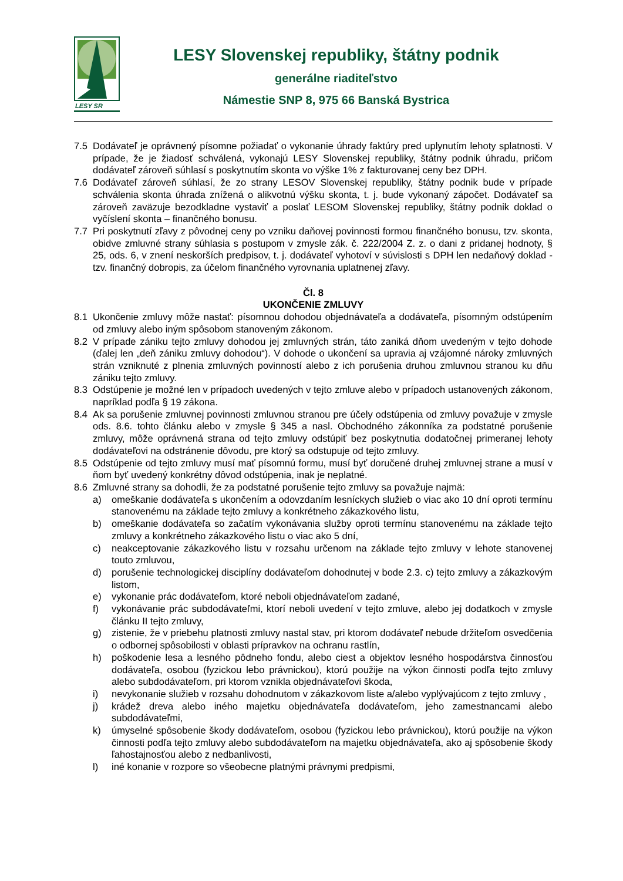LESY SR
LESY Slovenskej republiky, štátny podnik
generálne riaditeľstvo
Námestie SNP 8, 975 66 Banská Bystrica
7.5 Dodávateľ je oprávnený písomne požiadať o vykonanie úhrady faktúry pred uplynutím lehoty splatnosti. V prípade, že je žiadosť schválená, vykonajú LESY Slovenskej republiky, štátny podnik úhradu, pričom dodávateľ zároveň súhlasí s poskytnutím skonta vo výške 1% z fakturovanej ceny bez DPH.
7.6 Dodávateľ zároveň súhlasí, že zo strany LESOV Slovenskej republiky, štátny podnik bude v prípade schválenia skonta úhrada znížená o alikvotnú výšku skonta, t. j. bude vykonaný zápočet. Dodávateľ sa zároveň zaväzuje bezodkladne vystaviť a poslať LESOM Slovenskej republiky, štátny podnik doklad o vyčíslení skonta – finančného bonusu.
7.7 Pri poskytnutí zľavy z pôvodnej ceny po vzniku daňovej povinnosti formou finančného bonusu, tzv. skonta, obidve zmluvné strany súhlasia s postupom v zmysle zák. č. 222/2004 Z. z. o dani z pridanej hodnoty, § 25, ods. 6, v znení neskorších predpisov, t. j. dodávateľ vyhotoví v súvislosti s DPH len nedaňový doklad - tzv. finančný dobropis, za účelom finančného vyrovnania uplatnenej zľavy.
Čl. 8
UKONČENIE ZMLUVY
8.1 Ukončenie zmluvy môže nastať: písomnou dohodou objednávateľa a dodávateľa, písomným odstúpením od zmluvy alebo iným spôsobom stanoveným zákonom.
8.2 V prípade zániku tejto zmluvy dohodou jej zmluvných strán, táto zaniká dňom uvedeným v tejto dohode (ďalej len „deň zániku zmluvy dohodou“). V dohode o ukončení sa upravia aj vzájomné nároky zmluvných strán vzniknuté z plnenia zmluvných povinností alebo z ich porušenia druhou zmluvnou stranou ku dňu zániku tejto zmluvy.
8.3 Odstúpenie je možné len v prípadoch uvedených v tejto zmluve alebo v prípadoch ustanovených zákonom, napríklad podľa § 19 zákona.
8.4 Ak sa porušenie zmluvnej povinnosti zmluvnou stranou pre účely odstúpenia od zmluvy považuje v zmysle ods. 8.6. tohto článku alebo v zmysle § 345 a nasl. Obchodného zákonníka za podstatné porušenie zmluvy, môže oprávnená strana od tejto zmluvy odstúpiť bez poskytnutia dodatočnej primeranej lehoty dodávateľovi na odstránenie dôvodu, pre ktorý sa odstupuje od tejto zmluvy.
8.5 Odstúpenie od tejto zmluvy musí mať písomnú formu, musí byť doručené druhej zmluvnej strane a musí v ňom byť uvedený konkrétny dôvod odstúpenia, inak je neplatné.
8.6 Zmluvné strany sa dohodli, že za podstatné porušenie tejto zmluvy sa považuje najmä:
a) omeškanie dodávateľa s ukončením a odovzdaním lesníckych služieb o viac ako 10 dní oproti termínu stanovenému na základe tejto zmluvy a konkrétneho zákazkového listu,
b) omeškanie dodávateľa so začatím vykonávania služby oproti termínu stanovenému na základe tejto zmluvy a konkrétneho zákazkového listu o viac ako 5 dní,
c) neakceptovanie zákazkového listu v rozsahu určenom na základe tejto zmluvy v lehote stanovenej touto zmluvou,
d) porušenie technologickej disciplíny dodávateľom dohodnutej v bode 2.3. c) tejto zmluvy a zákazkovým listom,
e) vykonanie prác dodávateľom, ktoré neboli objednávateľom zadané,
f) vykonávanie prác subdodávateľmi, ktorí neboli uvedení v tejto zmluve, alebo jej dodatkoch v zmysle článku II tejto zmluvy,
g) zistenie, že v priebehu platnosti zmluvy nastal stav, pri ktorom dodávateľ nebude držiteľom osvedčenia o odbornej spôsobilosti v oblasti prípravkov na ochranu rastlín,
h) poškodenie lesa a lesného pôdneho fondu, alebo ciest a objektov lesného hospodárstva činnosťou dodávateľa, osobou (fyzickou lebo právnickou), ktorú použije na výkon činnosti podľa tejto zmluvy alebo subdodávateľom, pri ktorom vznikla objednávateľovi škoda,
i) nevykonanie služieb v rozsahu dohodnutom v zákazkovom liste a/alebo vyplývajúcom z tejto zmluvy ,
j) krádež dreva alebo iného majetku objednávateľa dodávateľom, jeho zamestnancami alebo subdodávateľmi,
k) úmyselné spôsobenie škody dodávateľom, osobou (fyzickou lebo právnickou), ktorú použije na výkon činnosti podľa tejto zmluvy alebo subdodávateľom na majetku objednávateľa, ako aj spôsobenie škody ľahostajnosťou alebo z nedbanlivosti,
l) iné konanie v rozpore so všeobecne platnými právnymi predpismi,